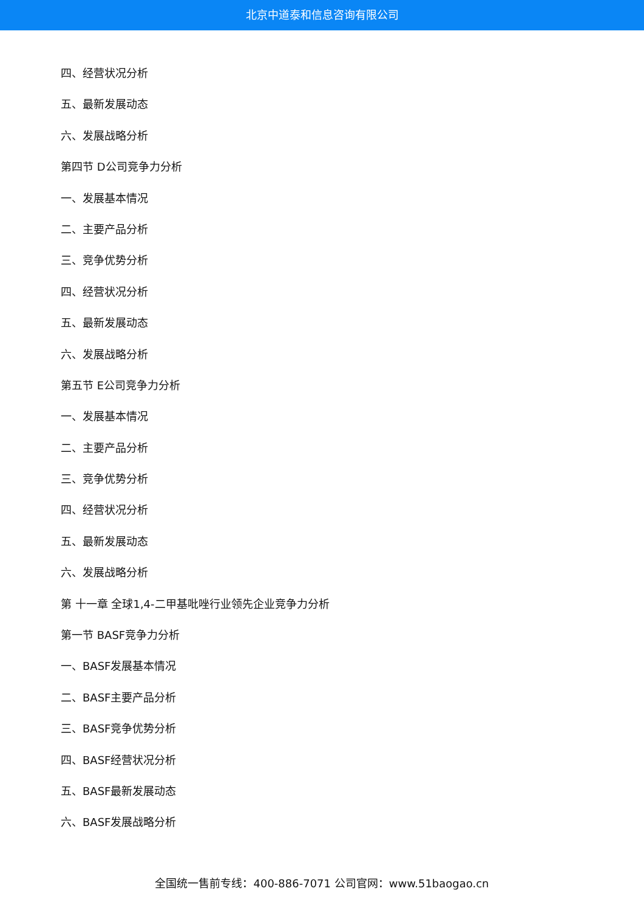北京中道泰和信息咨询有限公司
四、经营状况分析
五、最新发展动态
六、发展战略分析
第四节 D公司竞争力分析
一、发展基本情况
二、主要产品分析
三、竞争优势分析
四、经营状况分析
五、最新发展动态
六、发展战略分析
第五节 E公司竞争力分析
一、发展基本情况
二、主要产品分析
三、竞争优势分析
四、经营状况分析
五、最新发展动态
六、发展战略分析
第 十一章 全球1,4-二甲基吡唑行业领先企业竞争力分析
第一节 BASF竞争力分析
一、BASF发展基本情况
二、BASF主要产品分析
三、BASF竞争优势分析
四、BASF经营状况分析
五、BASF最新发展动态
六、BASF发展战略分析
全国统一售前专线：400-886-7071 公司官网：www.51baogao.cn